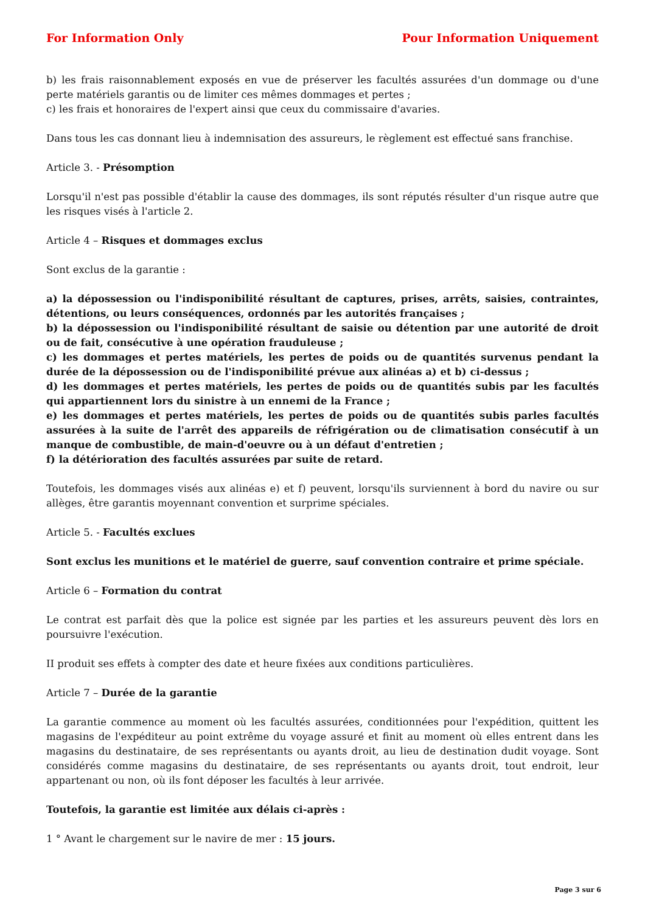For Information Only Pour Information Uniquement
b) les frais raisonnablement exposés en vue de préserver les facultés assurées d'un dommage ou d'une perte matériels garantis ou de limiter ces mêmes dommages et pertes ;
c) les frais et honoraires de l'expert ainsi que ceux du commissaire d'avaries.
Dans tous les cas donnant lieu à indemnisation des assureurs, le règlement est effectué sans franchise.
Article 3. - Présomption
Lorsqu'il n'est pas possible d'établir la cause des dommages, ils sont réputés résulter d'un risque autre que les risques visés à l'article 2.
Article 4 – Risques et dommages exclus
Sont exclus de la garantie :
a) la dépossession ou l'indisponibilité résultant de captures, prises, arrêts, saisies, contraintes, détentions, ou leurs conséquences, ordonnés par les autorités françaises ;
b) la dépossession ou l'indisponibilité résultant de saisie ou détention par une autorité de droit ou de fait, consécutive à une opération frauduleuse ;
c) les dommages et pertes matériels, les pertes de poids ou de quantités survenus pendant la durée de la dépossession ou de l'indisponibilité prévue aux alinéas a) et b) ci-dessus ;
d) les dommages et pertes matériels, les pertes de poids ou de quantités subis par les facultés qui appartiennent lors du sinistre à un ennemi de la France ;
e) les dommages et pertes matériels, les pertes de poids ou de quantités subis parles facultés assurées à la suite de l'arrêt des appareils de réfrigération ou de climatisation consécutif à un manque de combustible, de main-d'oeuvre ou à un défaut d'entretien ;
f) la détérioration des facultés assurées par suite de retard.
Toutefois, les dommages visés aux alinéas e) et f) peuvent, lorsqu'ils surviennent à bord du navire ou sur allèges, être garantis moyennant convention et surprime spéciales.
Article 5. - Facultés exclues
Sont exclus les munitions et le matériel de guerre, sauf convention contraire et prime spéciale.
Article 6 – Formation du contrat
Le contrat est parfait dès que la police est signée par les parties et les assureurs peuvent dès lors en poursuivre l'exécution.
II produit ses effets à compter des date et heure fixées aux conditions particulières.
Article 7 – Durée de la garantie
La garantie commence au moment où les facultés assurées, conditionnées pour l'expédition, quittent les magasins de l'expéditeur au point extrême du voyage assuré et finit au moment où elles entrent dans les magasins du destinataire, de ses représentants ou ayants droit, au lieu de destination dudit voyage. Sont considérés comme magasins du destinataire, de ses représentants ou ayants droit, tout endroit, leur appartenant ou non, où ils font déposer les facultés à leur arrivée.
Toutefois, la garantie est limitée aux délais ci-après :
1 ° Avant le chargement sur le navire de mer : 15 jours.
Page 3 sur 6